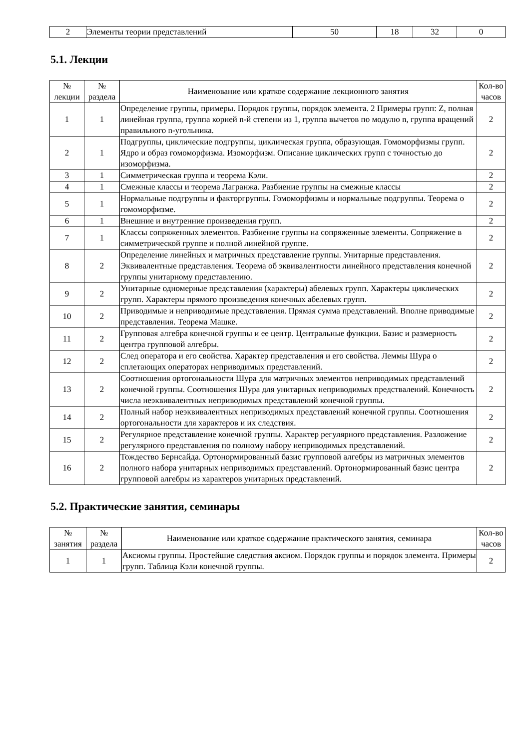| 2 | Элементы теории представлений | 50 | 18 | 32 | 0 |
5.1. Лекции
| № лекции | № раздела | Наименование или краткое содержание лекционного занятия | Кол-во часов |
| --- | --- | --- | --- |
| 1 | 1 | Определение группы, примеры. Порядок группы, порядок элемента. 2 Примеры групп: Z, полная линейная группа, группа корней n-й степени из 1, группа вычетов по модулю n, группа вращений правильного n-угольника. | 2 |
| 2 | 1 | Подгруппы, циклические подгруппы, циклическая группа, образующая. Гомоморфизмы групп. Ядро и образ гомоморфизма. Изоморфизм. Описание циклических групп с точностью до изоморфизма. | 2 |
| 3 | 1 | Симметрическая группа и теорема Кэли. | 2 |
| 4 | 1 | Смежные классы и теорема Лагранжа. Разбиение группы на смежные классы | 2 |
| 5 | 1 | Нормальные подгруппы и факторгруппы. Гомоморфизмы и нормальные подгруппы. Теорема о гомоморфизме. | 2 |
| 6 | 1 | Внешние и внутренние произведения групп. | 2 |
| 7 | 1 | Классы сопряженных элементов. Разбиение группы на сопряженные элементы. Сопряжение в симметрической группе и полной линейной группе. | 2 |
| 8 | 2 | Определение линейных и матричных представление группы. Унитарные представления. Эквивалентные представления. Теорема об эквивалентности линейного представления конечной группы унитарному представлению. | 2 |
| 9 | 2 | Унитарные одномерные представления (характеры) абелевых групп. Характеры циклических групп. Характеры прямого произведения конечных абелевых групп. | 2 |
| 10 | 2 | Приводимые и неприводимые представления. Прямая сумма представлений. Вполне приводимые представления. Теорема Машке. | 2 |
| 11 | 2 | Групповая алгебра конечной группы и ее центр. Центральные функции. Базис и размерность центра групповой алгебры. | 2 |
| 12 | 2 | След оператора и его свойства. Характер представления и его свойства. Леммы Шура о сплетающих операторах неприводимых представлений. | 2 |
| 13 | 2 | Соотношения ортогональности Шура для матричных элементов неприводимых представлений конечной группы. Соотношения Шура для унитарных неприводимых предствалений. Конечность числа неэквивалентных неприводимых представлений конечной группы. | 2 |
| 14 | 2 | Полный набор неэквивалентных неприводимых представлений конечной группы. Соотношения ортогональности для характеров и их следствия. | 2 |
| 15 | 2 | Регулярное представление конечной группы. Характер регулярного представления. Разложение регулярного представления по полному набору неприводимых представлений. | 2 |
| 16 | 2 | Тождество Бернсайда. Ортонормированный базис групповой алгебры из матричных элементов полного набора унитарных неприводимых представлений. Ортонормированный базис центра групповой алгебры из характеров унитарных представлений. | 2 |
5.2. Практические занятия, семинары
| № занятия | № раздела | Наименование или краткое содержание практического занятия, семинара | Кол-во часов |
| --- | --- | --- | --- |
| 1 | 1 | Аксиомы группы. Простейшие следствия аксиом. Порядок группы и порядок элемента. Примеры групп. Таблица Кэли конечной группы. | 2 |